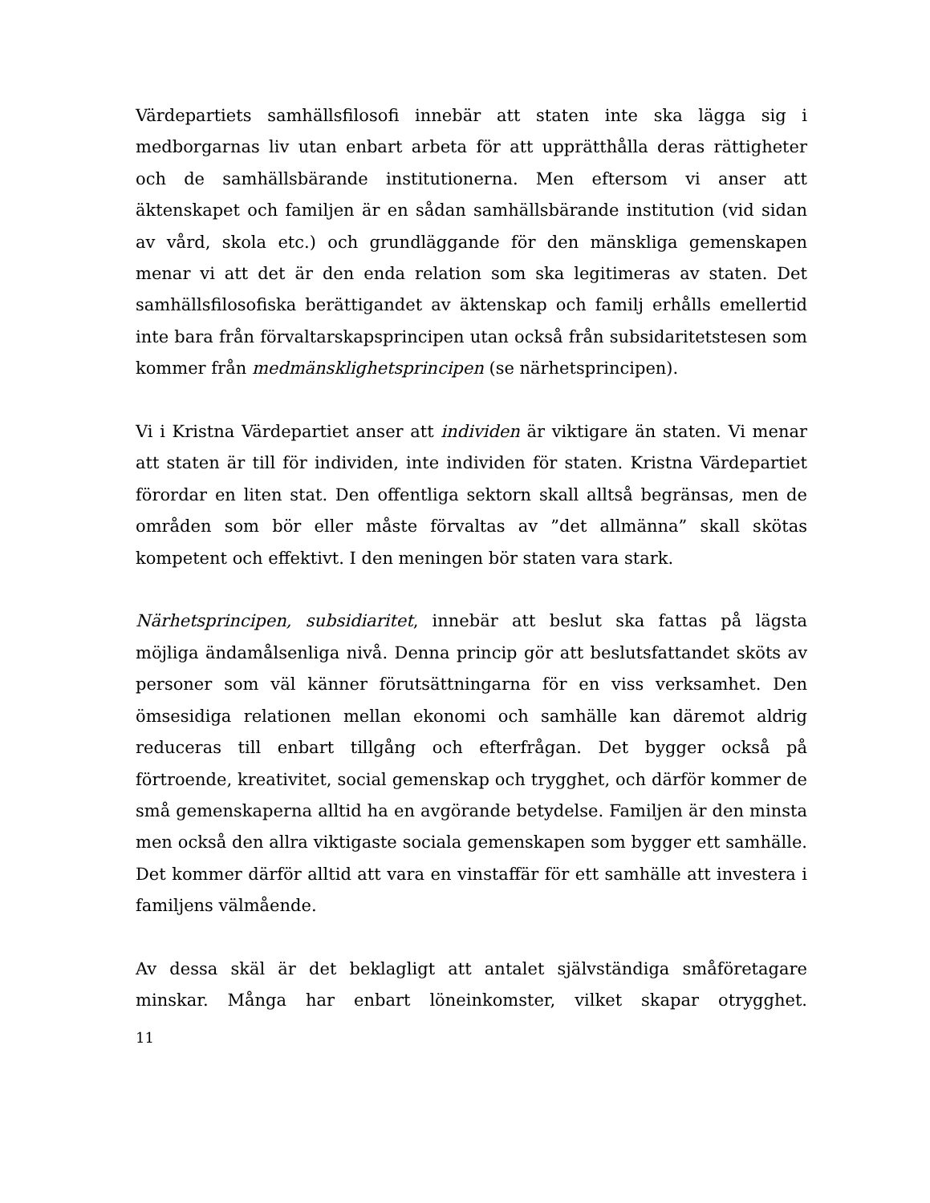Värdepartiets samhällsfilosofi innebär att staten inte ska lägga sig i medborgarnas liv utan enbart arbeta för att upprätthålla deras rättigheter och de samhällsbärande institutionerna. Men eftersom vi anser att äktenskapet och familjen är en sådan samhällsbärande institution (vid sidan av vård, skola etc.) och grundläggande för den mänskliga gemenskapen menar vi att det är den enda relation som ska legitimeras av staten. Det samhällsfilosofiska berättigandet av äktenskap och familj erhålls emellertid inte bara från förvaltarskapsprincipen utan också från subsidaritetstesen som kommer från medmänsklighetsprincipen (se närhetsprincipen).
Vi i Kristna Värdepartiet anser att individen är viktigare än staten. Vi menar att staten är till för individen, inte individen för staten. Kristna Värdepartiet förordar en liten stat. Den offentliga sektorn skall alltså begränsas, men de områden som bör eller måste förvaltas av ”det allmänna” skall skötas kompetent och effektivt. I den meningen bör staten vara stark.
Närhetsprincipen, subsidiaritet, innebär att beslut ska fattas på lägsta möjliga ändamålsenliga nivå. Denna princip gör att beslutsfattandet sköts av personer som väl känner förutsättningarna för en viss verksamhet. Den ömsesidiga relationen mellan ekonomi och samhälle kan däremot aldrig reduceras till enbart tillgång och efterfrågan. Det bygger också på förtroende, kreativitet, social gemenskap och trygghet, och därför kommer de små gemenskaperna alltid ha en avgörande betydelse. Familjen är den minsta men också den allra viktigaste sociala gemenskapen som bygger ett samhälle. Det kommer därför alltid att vara en vinstaffär för ett samhälle att investera i familjens välmående.
Av dessa skäl är det beklagligt att antalet självständiga småföretagare minskar. Många har enbart löneinkomster, vilket skapar otrygghet.
11